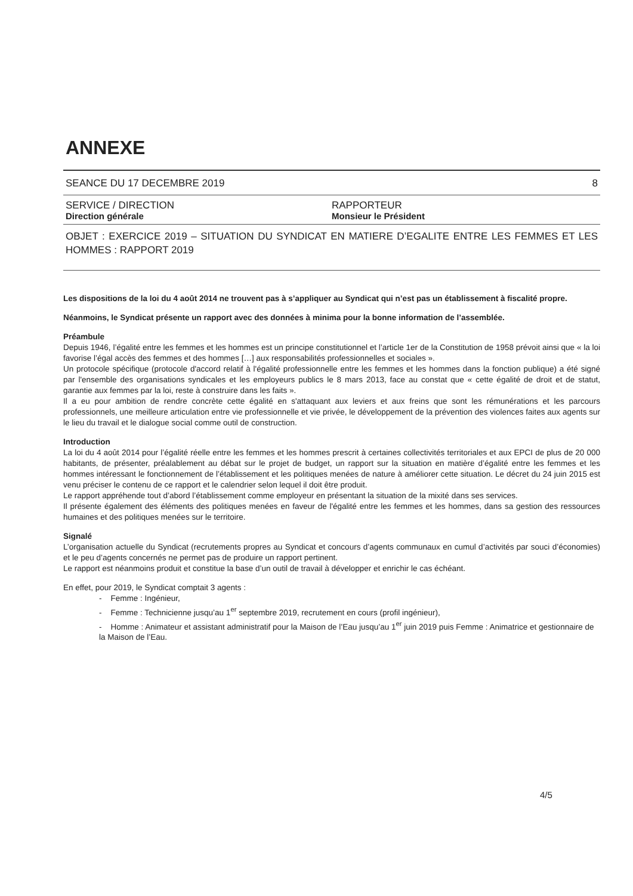ANNEXE
SEANCE DU 17 DECEMBRE 2019 8
SERVICE / DIRECTION
Direction générale
RAPPORTEUR
Monsieur le Président
OBJET : EXERCICE 2019 – SITUATION DU SYNDICAT EN MATIERE D’EGALITE ENTRE LES FEMMES ET LES HOMMES : RAPPORT 2019
Les dispositions de la loi du 4 août 2014 ne trouvent pas à s’appliquer au Syndicat qui n’est pas un établissement à fiscalité propre.
Néanmoins, le Syndicat présente un rapport avec des données à minima pour la bonne information de l’assemblée.
Préambule
Depuis 1946, l’égalité entre les femmes et les hommes est un principe constitutionnel et l’article 1er de la Constitution de 1958 prévoit ainsi que « la loi favorise l’égal accès des femmes et des hommes […] aux responsabilités professionnelles et sociales ».
Un protocole spécifique (protocole d'accord relatif à l'égalité professionnelle entre les femmes et les hommes dans la fonction publique) a été signé par l'ensemble des organisations syndicales et les employeurs publics le 8 mars 2013, face au constat que « cette égalité de droit et de statut, garantie aux femmes par la loi, reste à construire dans les faits ».
Il a eu pour ambition de rendre concrète cette égalité en s'attaquant aux leviers et aux freins que sont les rémunérations et les parcours professionnels, une meilleure articulation entre vie professionnelle et vie privée, le développement de la prévention des violences faites aux agents sur le lieu du travail et le dialogue social comme outil de construction.
Introduction
La loi du 4 août 2014 pour l’égalité réelle entre les femmes et les hommes prescrit à certaines collectivités territoriales et aux EPCI de plus de 20 000 habitants, de présenter, préalablement au débat sur le projet de budget, un rapport sur la situation en matière d’égalité entre les femmes et les hommes intéressant le fonctionnement de l’établissement et les politiques menées de nature à améliorer cette situation. Le décret du 24 juin 2015 est venu préciser le contenu de ce rapport et le calendrier selon lequel il doit être produit.
Le rapport appréhende tout d’abord l’établissement comme employeur en présentant la situation de la mixité dans ses services.
Il présente également des éléments des politiques menées en faveur de l'égalité entre les femmes et les hommes, dans sa gestion des ressources humaines et des politiques menées sur le territoire.
Signalé
L’organisation actuelle du Syndicat (recrutements propres au Syndicat et concours d’agents communaux en cumul d’activités par souci d’économies) et le peu d’agents concernés ne permet pas de produire un rapport pertinent.
Le rapport est néanmoins produit et constitue la base d’un outil de travail à développer et enrichir le cas échéant.
En effet, pour 2019, le Syndicat comptait 3 agents :
- Femme : Ingénieur,
- Femme : Technicienne jusqu’au 1<sup>er</sup> septembre 2019, recrutement en cours (profil ingénieur),
- Homme : Animateur et assistant administratif pour la Maison de l’Eau jusqu’au 1<sup>er</sup> juin 2019 puis Femme : Animatrice et gestionnaire de la Maison de l’Eau.
4/5